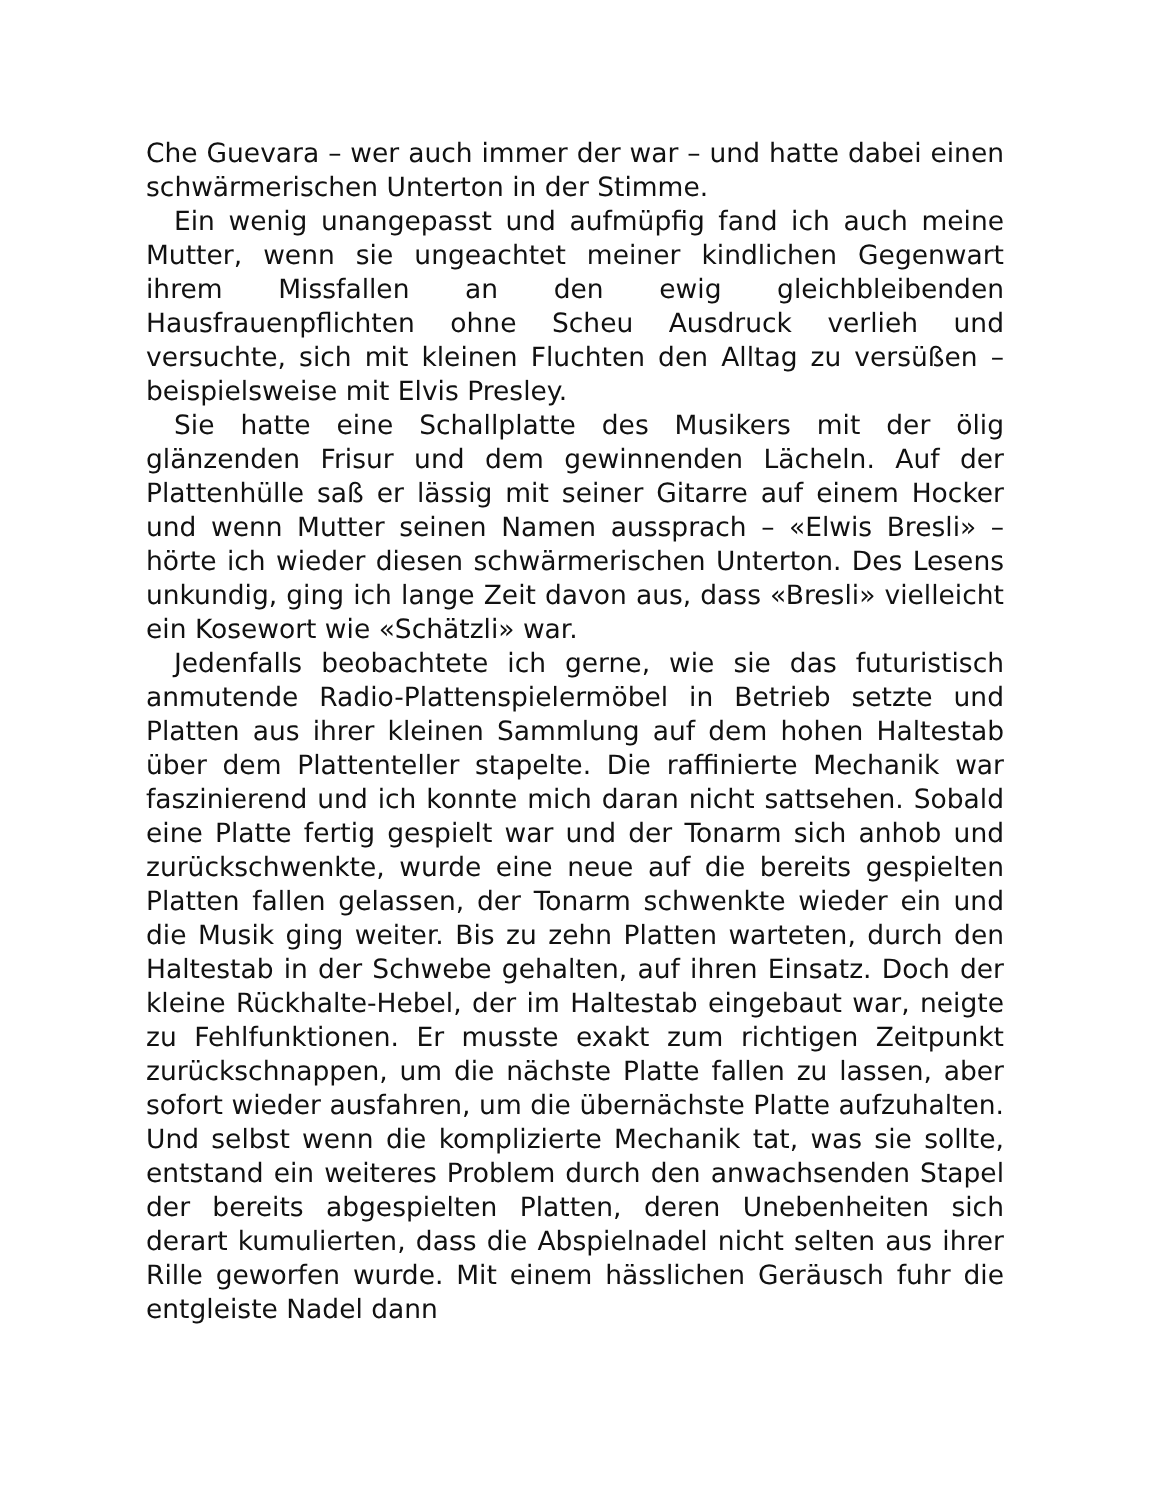Che Guevara – wer auch immer der war – und hatte dabei einen schwärmerischen Unterton in der Stimme.
Ein wenig unangepasst und aufmüpfig fand ich auch meine Mutter, wenn sie ungeachtet meiner kindlichen Gegenwart ihrem Missfallen an den ewig gleichbleibenden Hausfrauenpflichten ohne Scheu Ausdruck verlieh und versuchte, sich mit kleinen Fluchten den Alltag zu versüßen – beispielsweise mit Elvis Presley.
Sie hatte eine Schallplatte des Musikers mit der ölig glänzenden Frisur und dem gewinnenden Lächeln. Auf der Plattenhülle saß er lässig mit seiner Gitarre auf einem Hocker und wenn Mutter seinen Namen aussprach – «Elwis Bresli» – hörte ich wieder diesen schwärmerischen Unterton. Des Lesens unkundig, ging ich lange Zeit davon aus, dass «Bresli» vielleicht ein Kosewort wie «Schätzli» war.
Jedenfalls beobachtete ich gerne, wie sie das futuristisch anmutende Radio-Plattenspielermöbel in Betrieb setzte und Platten aus ihrer kleinen Sammlung auf dem hohen Haltestab über dem Plattenteller stapelte. Die raffinierte Mechanik war faszinierend und ich konnte mich daran nicht sattsehen. Sobald eine Platte fertig gespielt war und der Tonarm sich anhob und zurückschwenkte, wurde eine neue auf die bereits gespielten Platten fallen gelassen, der Tonarm schwenkte wieder ein und die Musik ging weiter. Bis zu zehn Platten warteten, durch den Haltestab in der Schwebe gehalten, auf ihren Einsatz. Doch der kleine Rückhalte-Hebel, der im Haltestab eingebaut war, neigte zu Fehlfunktionen. Er musste exakt zum richtigen Zeitpunkt zurückschnappen, um die nächste Platte fallen zu lassen, aber sofort wieder ausfahren, um die übernächste Platte aufzuhalten. Und selbst wenn die komplizierte Mechanik tat, was sie sollte, entstand ein weiteres Problem durch den anwachsenden Stapel der bereits abgespielten Platten, deren Unebenheiten sich derart kumulierten, dass die Abspielnadel nicht selten aus ihrer Rille geworfen wurde. Mit einem hässlichen Geräusch fuhr die entgleiste Nadel dann